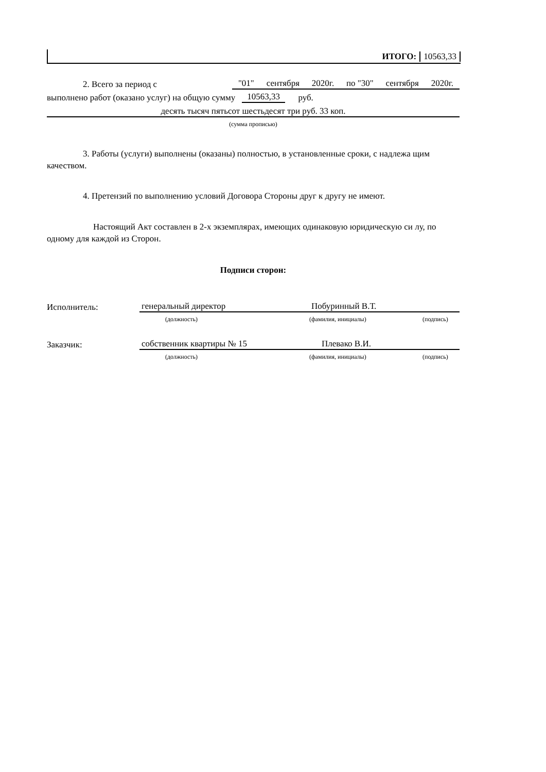ИТОГО: 10563,33
2. Всего за период с "01" сентября 2020г. по "30" сентября 2020г.
выполнено работ (оказано услуг) на общую сумму 10563,33 руб.
десять тысяч пятьсот шестьдесят три руб. 33 коп.
(сумма прописью)
3. Работы (услуги) выполнены (оказаны) полностью, в установленные сроки, с надлежа щим качеством.
4. Претензий по выполнению условий Договора Стороны друг к другу не имеют.
Настоящий Акт составлен в 2-х экземплярах, имеющих одинаковую юридическую си лу, по одному для каждой из Сторон.
Подписи сторон:
Исполнитель: генеральный директор Побуринный В.Т.
(должность) (фамилия, инициалы) (подпись)
Заказчик: собственник квартиры № 15 Плевако В.И.
(должность) (фамилия, инициалы) (подпись)